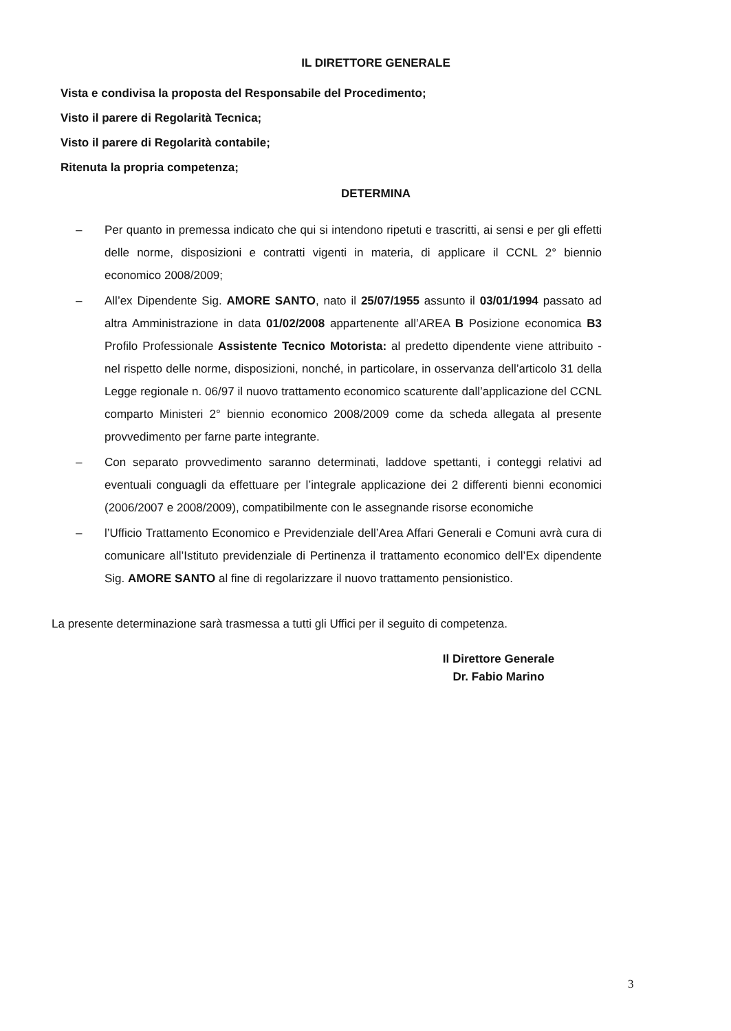IL DIRETTORE GENERALE
Vista e condivisa la proposta del Responsabile del Procedimento;
Visto il parere di Regolarità Tecnica;
Visto il parere di Regolarità contabile;
Ritenuta la propria competenza;
DETERMINA
– Per quanto in premessa indicato che qui si intendono ripetuti e trascritti, ai sensi e per gli effetti delle norme, disposizioni e contratti vigenti in materia, di applicare il CCNL 2° biennio economico 2008/2009;
– All’ex Dipendente Sig. AMORE SANTO, nato il 25/07/1955 assunto il 03/01/1994 passato ad altra Amministrazione in data 01/02/2008 appartenente all’AREA B Posizione economica B3 Profilo Professionale Assistente Tecnico Motorista: al predetto dipendente viene attribuito - nel rispetto delle norme, disposizioni, nonché, in particolare, in osservanza dell’articolo 31 della Legge regionale n. 06/97 il nuovo trattamento economico scaturente dall’applicazione del CCNL comparto Ministeri 2° biennio economico 2008/2009 come da scheda allegata al presente provvedimento per farne parte integrante.
– Con separato provvedimento saranno determinati, laddove spettanti, i conteggi relativi ad eventuali conguagli da effettuare per l’integrale applicazione dei 2 differenti bienni economici (2006/2007 e 2008/2009), compatibilmente con le assegnande risorse economiche
– l’Ufficio Trattamento Economico e Previdenziale dell’Area Affari Generali e Comuni avrà cura di comunicare all’Istituto previdenziale di Pertinenza il trattamento economico dell’Ex dipendente Sig. AMORE SANTO al fine di regolarizzare il nuovo trattamento pensionistico.
La presente determinazione sarà trasmessa a tutti gli Uffici per il seguito di competenza.
Il Direttore Generale
Dr. Fabio Marino
3